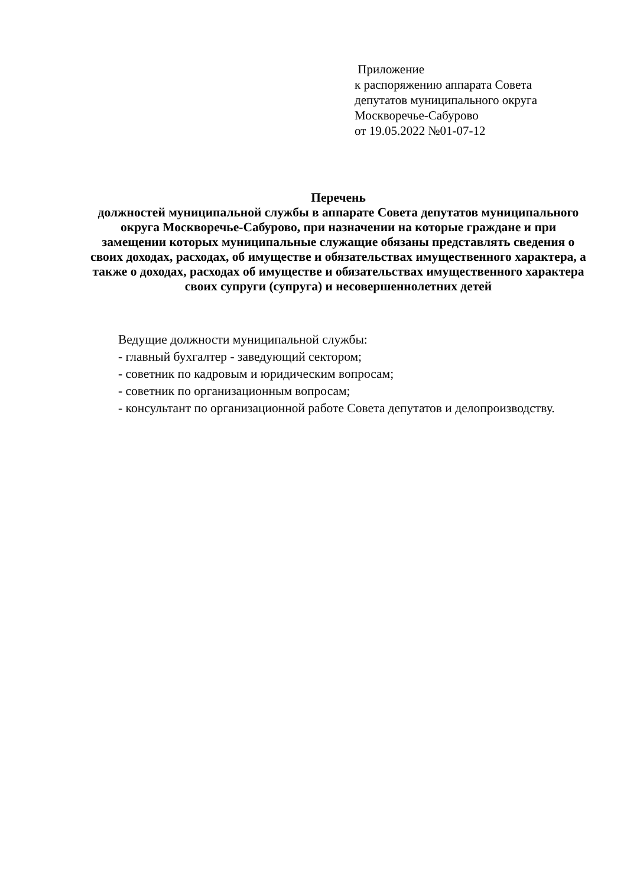Приложение
к распоряжению аппарата Совета
депутатов муниципального округа
Москворечье-Сабурово
от 19.05.2022 №01-07-12
Перечень
должностей муниципальной службы в аппарате Совета депутатов муниципального округа Москворечье-Сабурово, при назначении на которые граждане и при замещении которых муниципальные служащие обязаны представлять сведения о своих доходах, расходах, об имуществе и обязательствах имущественного характера, а также о доходах, расходах об имуществе и обязательствах имущественного характера своих супруги (супруга) и несовершеннолетних детей
Ведущие должности муниципальной службы:
- главный бухгалтер - заведующий сектором;
- советник по кадровым и юридическим вопросам;
- советник по организационным вопросам;
- консультант по организационной работе Совета депутатов и делопроизводству.